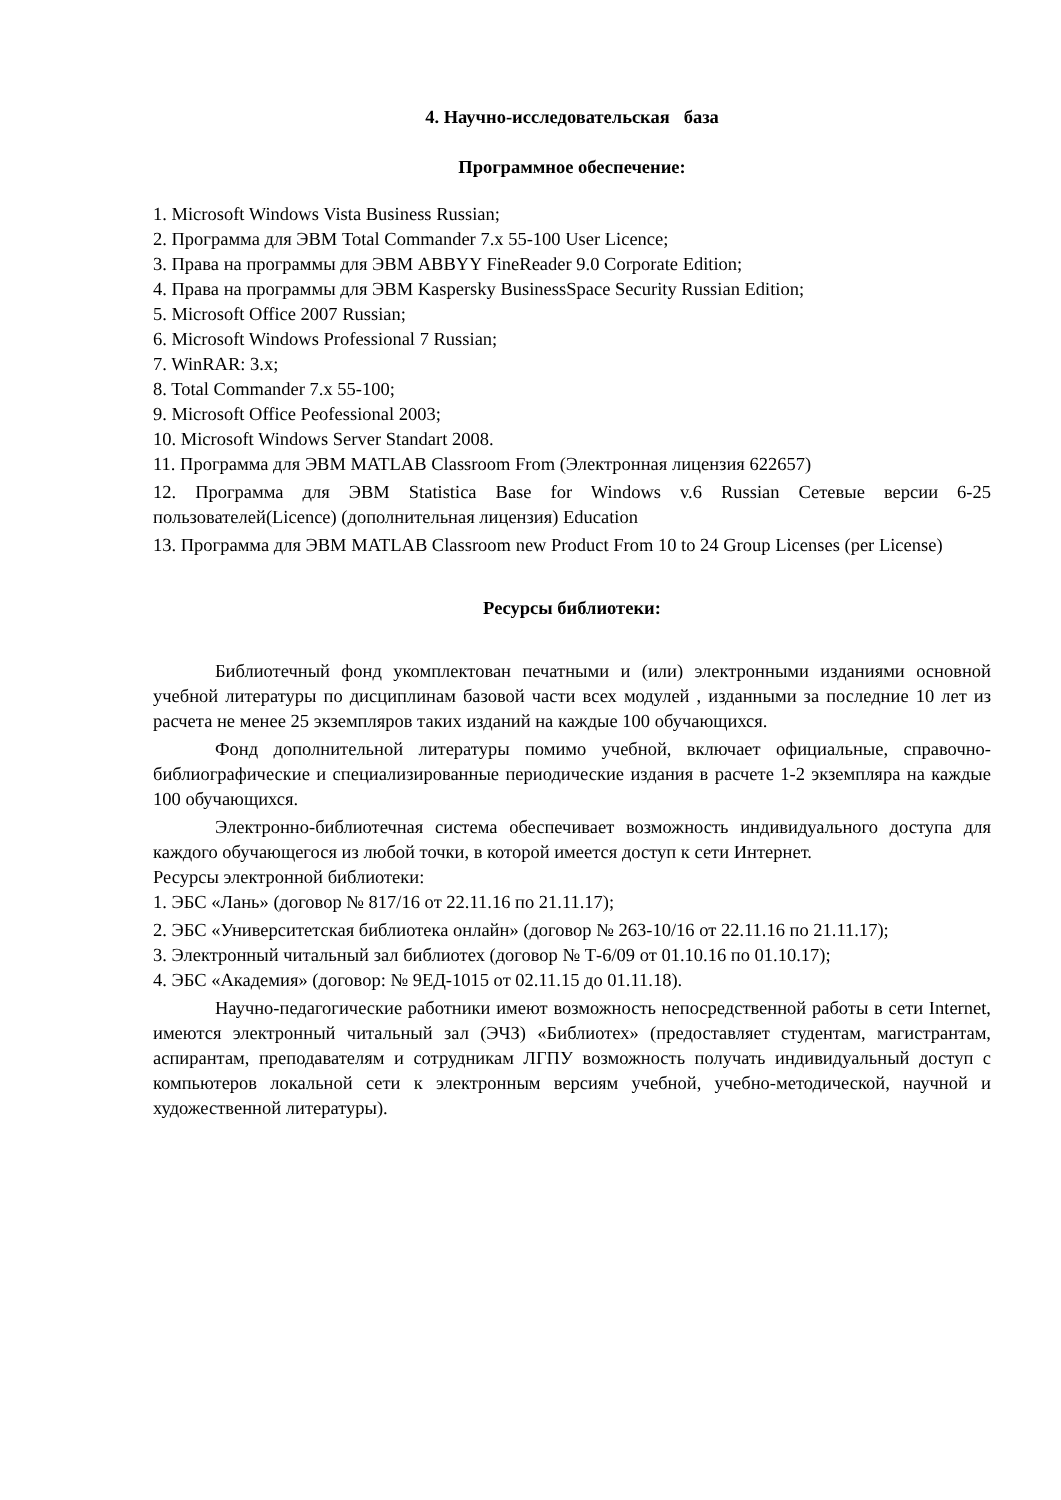4. Научно-исследовательская база
Программное обеспечение:
1. Microsoft Windows Vista Business Russian;
2. Программа для ЭВМ Total Commander 7.x 55-100 User Licence;
3. Права на программы для ЭВМ ABBYY FineReader 9.0 Corporate Edition;
4. Права на программы для ЭВМ Kaspersky BusinessSpace Security Russian Edition;
5. Microsoft Office 2007 Russian;
6. Microsoft Windows Professional 7 Russian;
7. WinRAR: 3.x;
8. Total Commander 7.x 55-100;
9. Microsoft Office Peofessional 2003;
10. Microsoft Windows Server Standart 2008.
11. Программа для ЭВМ MATLAB Classroom From (Электронная лицензия 622657)
12. Программа для ЭВМ Statistica Base for Windows v.6 Russian Сетевые версии 6-25 пользователей(Licence) (дополнительная лицензия) Education
13. Программа для ЭВМ MATLAB Classroom new Product From 10 to 24 Group Licenses (per License)
Ресурсы библиотеки:
Библиотечный фонд укомплектован печатными и (или) электронными изданиями основной учебной литературы по дисциплинам базовой части всех модулей , изданными за последние 10 лет из расчета не менее 25 экземпляров таких изданий на каждые 100 обучающихся.
Фонд дополнительной литературы помимо учебной, включает официальные, справочно-библиографические и специализированные периодические издания в расчете 1-2 экземпляра на каждые 100 обучающихся.
Электронно-библиотечная система обеспечивает возможность индивидуального доступа для каждого обучающегося из любой точки, в которой имеется доступ к сети Интернет.
Ресурсы электронной библиотеки:
1. ЭБС «Лань» (договор № 817/16 от 22.11.16 по 21.11.17);
2. ЭБС «Университетская библиотека онлайн» (договор № 263-10/16 от 22.11.16 по 21.11.17);
3. Электронный читальный зал библиотех (договор № Т-6/09 от 01.10.16 по 01.10.17);
4. ЭБС «Академия» (договор: № 9ЕД-1015 от 02.11.15 до 01.11.18).
Научно-педагогические работники имеют возможность непосредственной работы в сети Internet, имеются электронный читальный зал (ЭЧЗ) «Библиотех» (предоставляет студентам, магистрантам, аспирантам, преподавателям и сотрудникам ЛГПУ возможность получать индивидуальный доступ с компьютеров локальной сети к электронным версиям учебной, учебно-методической, научной и художественной литературы).